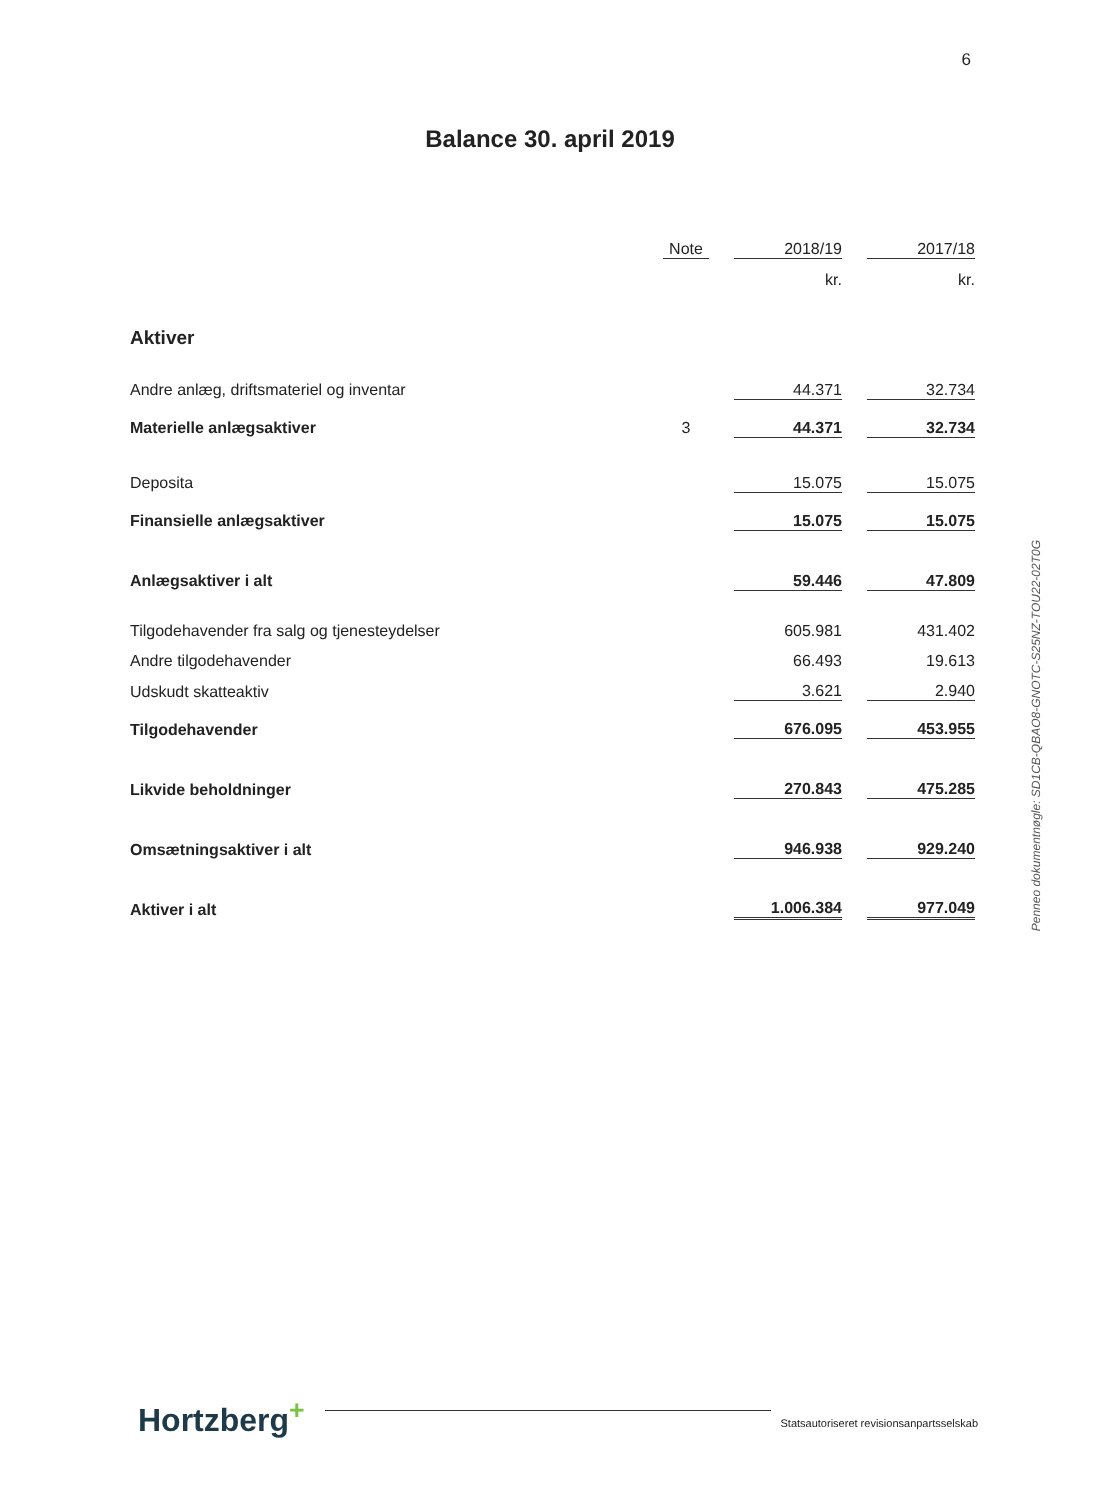6
Balance 30. april 2019
| | Note | | 2018/19 | | 2017/18 |
| | | | kr. | | kr. |
| Aktiver | | | | | |
| Andre anlæg, driftsmateriel og inventar | | | 44.371 | | 32.734 |
| Materielle anlægsaktiver | 3 | | 44.371 | | 32.734 |
| Deposita | | | 15.075 | | 15.075 |
| Finansielle anlægsaktiver | | | 15.075 | | 15.075 |
| Anlægsaktiver i alt | | | 59.446 | | 47.809 |
| Tilgodehavender fra salg og tjenesteydelser | | | 605.981 | | 431.402 |
| Andre tilgodehavender | | | 66.493 | | 19.613 |
| Udskudt skatteaktiv | | | 3.621 | | 2.940 |
| Tilgodehavender | | | 676.095 | | 453.955 |
| Likvide beholdninger | | | 270.843 | | 475.285 |
| Omsætningsaktiver i alt | | | 946.938 | | 929.240 |
| Aktiver i alt | | | 1.006.384 | | 977.049 |
Penneo dokumentnøgle: SD1CB-QBAO8-GNOTC-S25NZ-TOU22-02T0G
Hortzberg<sup>+</sup>
Statsautoriseret revisionsanpartsselskab